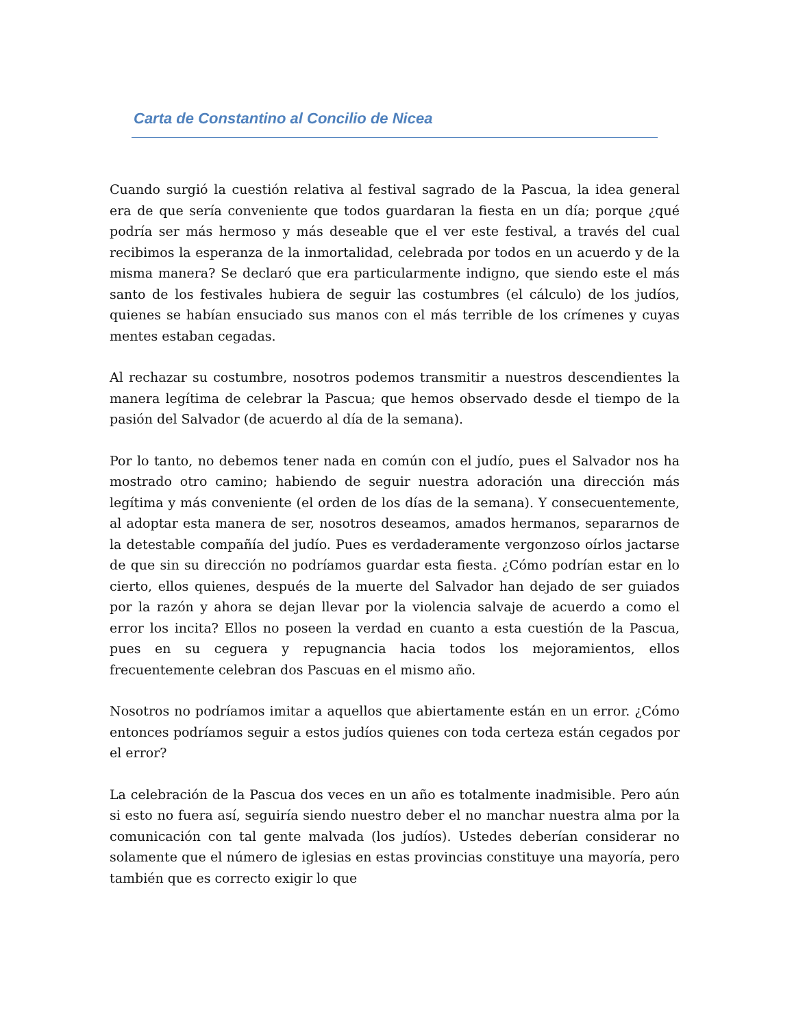Carta de Constantino al Concilio de Nicea
Cuando surgió la cuestión relativa al festival sagrado de la Pascua, la idea general era de que sería conveniente que todos guardaran la fiesta en un día; porque ¿qué podría ser más hermoso y más deseable que el ver este festival, a través del cual recibimos la esperanza de la inmortalidad, celebrada por todos en un acuerdo y de la misma manera? Se declaró que era particularmente indigno, que siendo este el más santo de los festivales hubiera de seguir las costumbres (el cálculo) de los judíos, quienes se habían ensuciado sus manos con el más terrible de los crímenes y cuyas mentes estaban cegadas.
Al rechazar su costumbre, nosotros podemos transmitir a nuestros descendientes la manera legítima de celebrar la Pascua; que hemos observado desde el tiempo de la pasión del Salvador (de acuerdo al día de la semana).
Por lo tanto, no debemos tener nada en común con el judío, pues el Salvador nos ha mostrado otro camino; habiendo de seguir nuestra adoración una dirección más legítima y más conveniente (el orden de los días de la semana). Y consecuentemente, al adoptar esta manera de ser, nosotros deseamos, amados hermanos, separarnos de la detestable compañía del judío. Pues es verdaderamente vergonzoso oírlos jactarse de que sin su dirección no podríamos guardar esta fiesta. ¿Cómo podrían estar en lo cierto, ellos quienes, después de la muerte del Salvador han dejado de ser guiados por la razón y ahora se dejan llevar por la violencia salvaje de acuerdo a como el error los incita? Ellos no poseen la verdad en cuanto a esta cuestión de la Pascua, pues en su ceguera y repugnancia hacia todos los mejoramientos, ellos frecuentemente celebran dos Pascuas en el mismo año.
Nosotros no podríamos imitar a aquellos que abiertamente están en un error. ¿Cómo entonces podríamos seguir a estos judíos quienes con toda certeza están cegados por el error?
La celebración de la Pascua dos veces en un año es totalmente inadmisible. Pero aún si esto no fuera así, seguiría siendo nuestro deber el no manchar nuestra alma por la comunicación con tal gente malvada (los judíos). Ustedes deberían considerar no solamente que el número de iglesias en estas provincias constituye una mayoría, pero también que es correcto exigir lo que